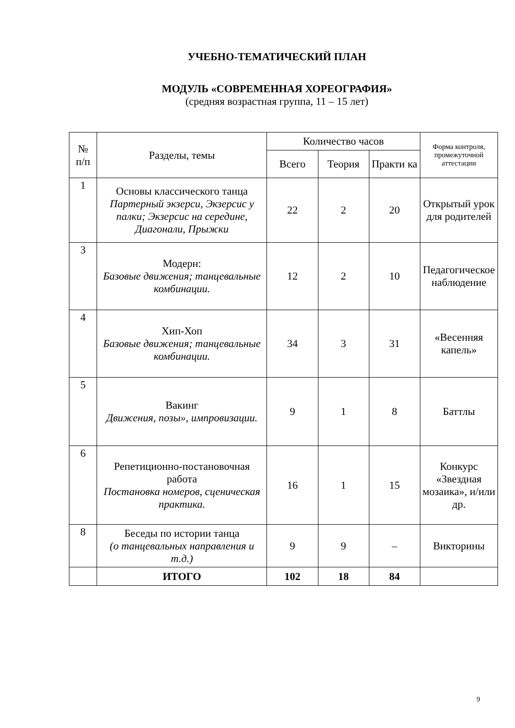УЧЕБНО-ТЕМАТИЧЕСКИЙ ПЛАН
МОДУЛЬ «СОВРЕМЕННАЯ ХОРЕОГРАФИЯ»
(средняя возрастная группа, 11 – 15 лет)
| № п/п | Разделы, темы | Количество часов | | | Форма контроля, промежуточной аттестации |
| --- | --- | --- | --- | --- | --- |
| | | Всего | Теория | Практи ка | |
| 1 | Основы классического танца Партерный экзерси, Экзерсис у палки; Экзерсис на середине, Диагонали, Прыжки | 22 | 2 | 20 | Открытый урок для родителей |
| 3 | Модерн: Базовые движения; танцевальные комбинации. | 12 | 2 | 10 | Педагогическое наблюдение |
| 4 | Хип-Хоп Базовые движения; танцевальные комбинации. | 34 | 3 | 31 | «Весенняя капель» |
| 5 | Вакинг Движения, позы», импровизации. | 9 | 1 | 8 | Баттлы |
| 6 | Репетиционно-постановочная работа Постановка номеров, сценическая практика. | 16 | 1 | 15 | Конкурс «Звездная мозаика», и/или др. |
| 8 | Беседы по истории танца (о танцевальных направления и т.д.) | 9 | 9 | – | Викторины |
| | ИТОГО | 102 | 18 | 84 | |
9